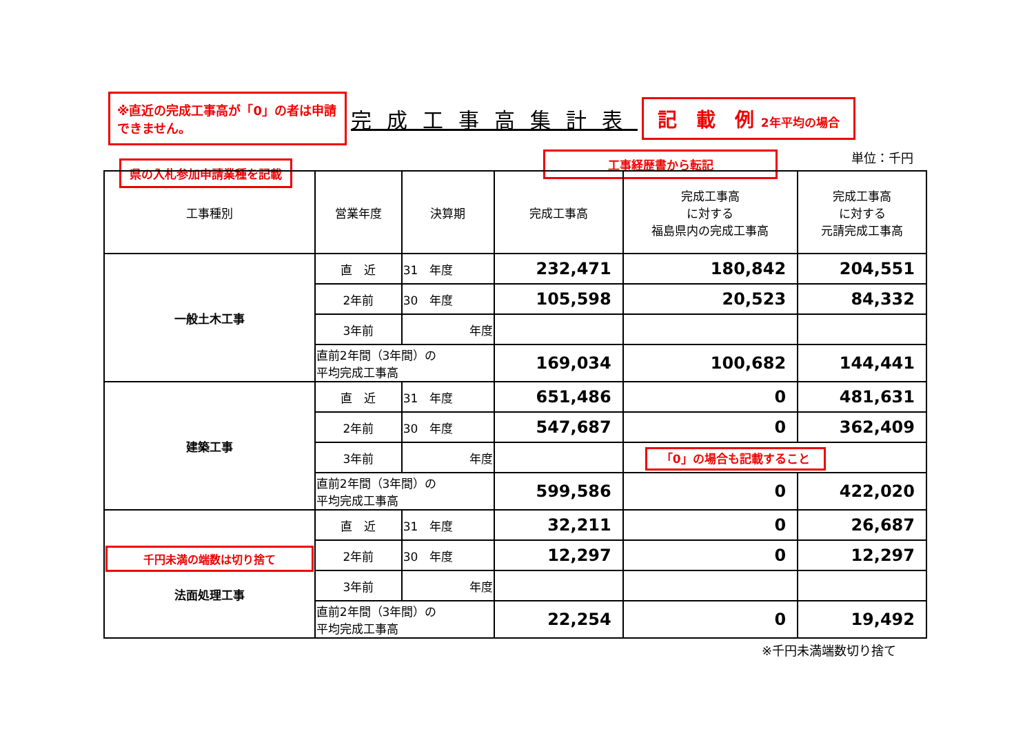※直近の完成工事高が「0」の者は申請できません。
完成工事高集計表
記　載　例 2年平均の場合
県の入札参加申請業種を記載
工事経歴書から転記 単位：千円
| 工事種別 | 営業年度 | 決算期 | 完成工事高 | 完成工事高 に対する 福島県内の完成工事高 | 完成工事高 に対する 元請完成工事高 |
| --- | --- | --- | --- | --- | --- |
| 一般土木工事 | 直 近 | 31 年度 | 232,471 | 180,842 | 204,551 |
| | 2年前 | 30 年度 | 105,598 | 20,523 | 84,332 |
| | 3年前 | 年度 | | | |
| | 直前2年間（3年間）の 平均完成工事高 | | 169,034 | 100,682 | 144,441 |
| 建築工事 | 直 近 | 31 年度 | 651,486 | 0 | 481,631 |
| | 2年前 | 30 年度 | 547,687 | 0 | 362,409 |
| | 3年前 | 年度 | | 「0」の場合も記載すること | |
| | 直前2年間（3年間）の 平均完成工事高 | | 599,586 | 0 | 422,020 |
| 千円未満の端数は切り捨て 法面処理工事 | 直 近 | 31 年度 | 32,211 | 0 | 26,687 |
| | 2年前 | 30 年度 | 12,297 | 0 | 12,297 |
| | 3年前 | 年度 | | | |
| | 直前2年間（3年間）の 平均完成工事高 | | 22,254 | 0 | 19,492 |
※千円未満端数切り捨て